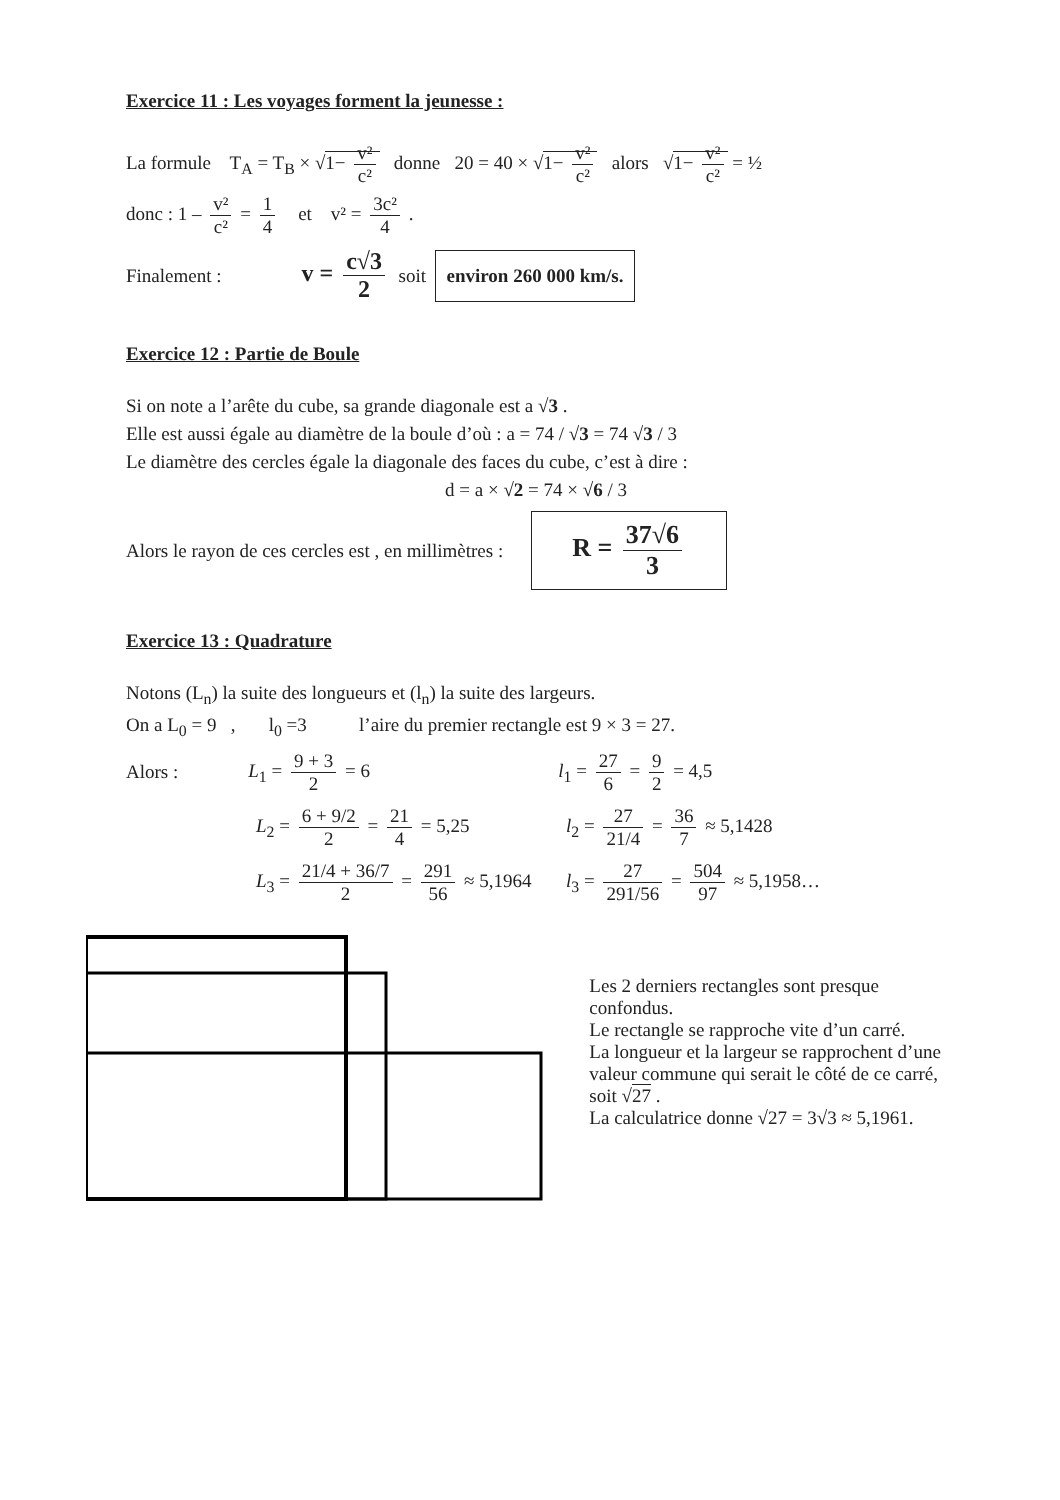Exercice 11 : Les voyages forment la jeunesse :
La formule T<sub>A</sub> = T<sub>B</sub> × √1− v² c² donne 20 = 40 × √1− v² c² alors √1− v² c² = ½
donc : 1 – v² c² = 1 4 et v² = 3c² 4 .
Finalement : v = c√3 2 soit environ 260 000 km/s.
Exercice 12 : Partie de Boule
Si on note a l’arête du cube, sa grande diagonale est a √3 .
Elle est aussi égale au diamètre de la boule d’où : a = 74 / √3 = 74 √3 / 3
Le diamètre des cercles égale la diagonale des faces du cube, c’est à dire :
d = a × √2 = 74 × √6 / 3
Alors le rayon de ces cercles est , en millimètres : R = 37√6 3
Exercice 13 : Quadrature
Notons (L<sub>n</sub>) la suite des longueurs et (l<sub>n</sub>) la suite des largeurs.
On a L<sub>0</sub> = 9 , l<sub>0</sub> =3 l’aire du premier rectangle est 9 × 3 = 27.
Alors : L<sub>1</sub> = 9 + 3 2 = 6 l<sub>1</sub> = 27 6 = 9 2 = 4,5
L<sub>2</sub> = 6 + 9/2 2 = 21 4 = 5,25 l<sub>2</sub> = 27 21/4 = 36 7 ≈ 5,1428
L<sub>3</sub> = 21/4 + 36/7 2 = 291 56 ≈ 5,1964 l<sub>3</sub> = 27 291/56 = 504 97 ≈ 5,1958…
Les 2 derniers rectangles sont presque confondus.
Le rectangle se rapproche vite d’un carré.
La longueur et la largeur se rapprochent d’une valeur commune qui serait le côté de ce carré, soit √27 .
La calculatrice donne √27 = 3√3 ≈ 5,1961.